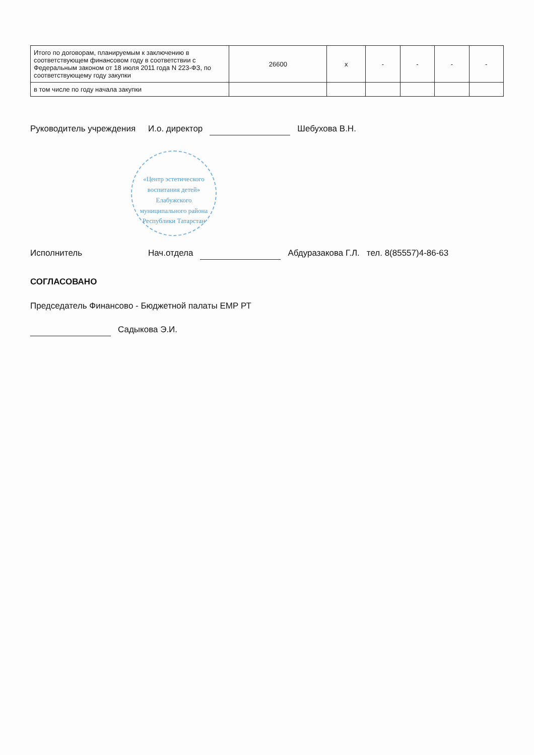| Итого по договорам, планируемым к заключению в соответствующем финансовом году в соответствии с Федеральным законом от 18 июля 2011 года N 223-ФЗ, по соответствующему году закупки | 26600 | x | - | - | - | - |
| в том числе по году начала закупки | | | | | | |
Руководитель учреждения И.о. директор Шебухова В.Н.
«Центр эстетического воспитания детей» Елабужского муниципального района Республики Татарстан
Исполнитель Нач.отдела Абдуразакова Г.Л. тел. 8(85557)4-86-63
СОГЛАСОВАНО
Председатель Финансово - Бюджетной палаты ЕМР РТ
Садыкова Э.И.